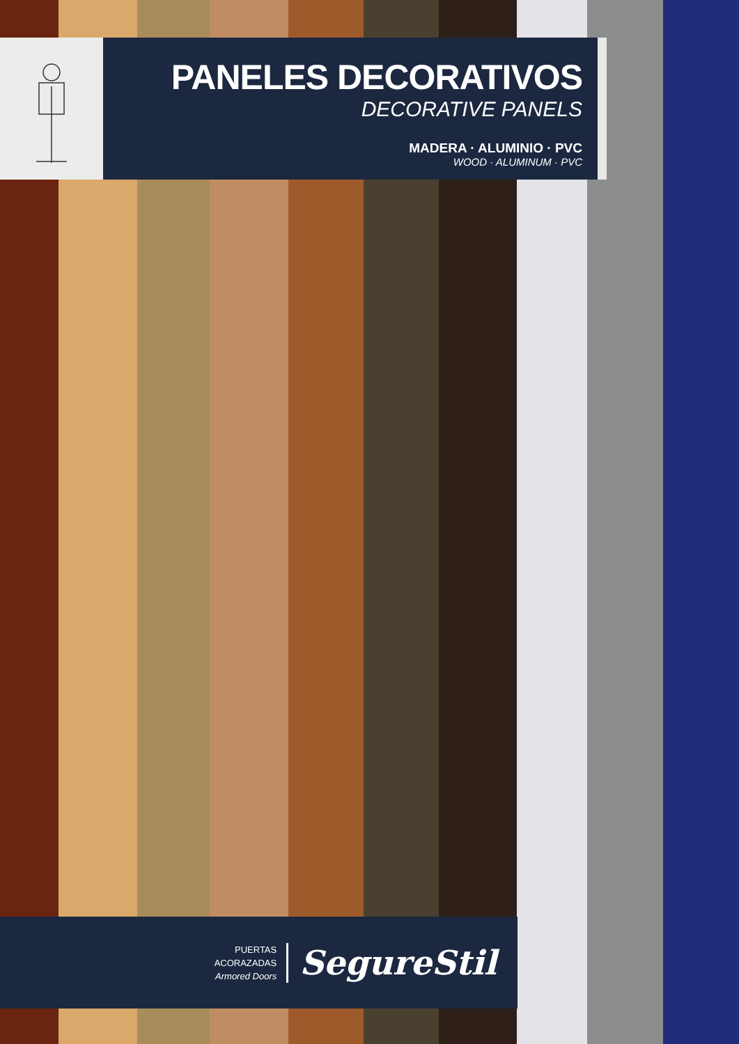PANELES DECORATIVOS
DECORATIVE PANELS
MADERA · ALUMINIO · PVC
WOOD · ALUMINUM · PVC
PUERTAS
ACORAZADAS
Armored Doors
SegureStil